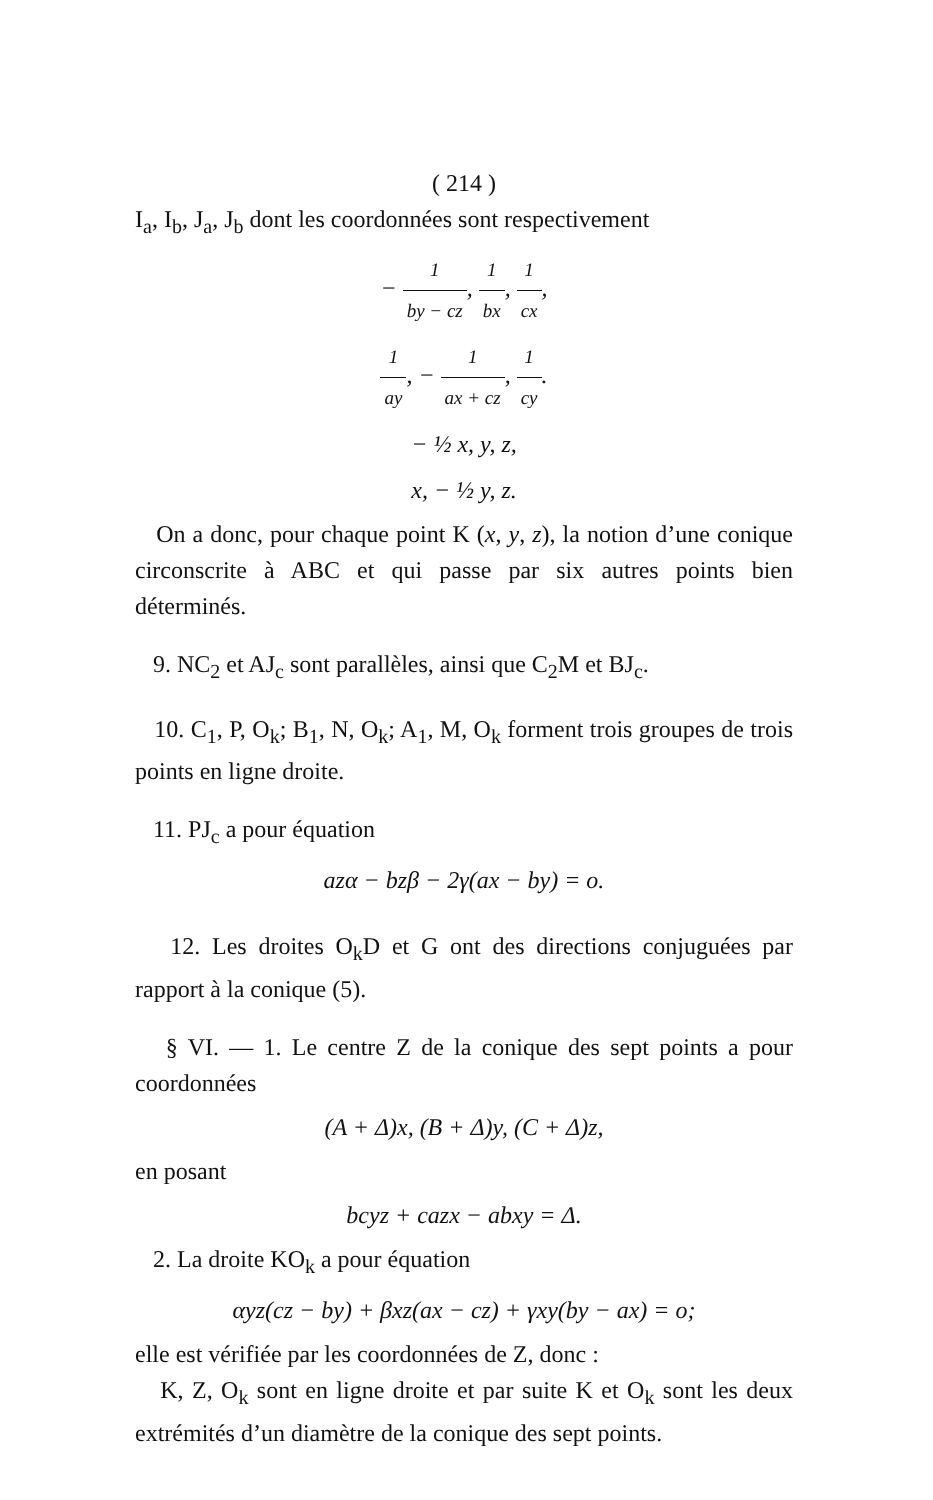( 214 )
I<sub>a</sub>, I<sub>b</sub>, J<sub>a</sub>, J<sub>b</sub> dont les coordonnées sont respectivement
− 1 by − cz, 1 bx, 1 cx,
1 ay, − 1 ax + cz, 1 cy.
− ½ x, y, z,
x, − ½ y, z.
On a donc, pour chaque point K (x, y, z), la notion d’une conique circonscrite à ABC et qui passe par six autres points bien déterminés.
9. NC<sub>2</sub> et AJ<sub>c</sub> sont parallèles, ainsi que C<sub>2</sub>M et BJ<sub>c</sub>.
10. C<sub>1</sub>, P, O<sub>k</sub>; B<sub>1</sub>, N, O<sub>k</sub>; A<sub>1</sub>, M, O<sub>k</sub> forment trois groupes de trois points en ligne droite.
11. PJ<sub>c</sub> a pour équation
azα − bzβ − 2γ(ax − by) = o.
12. Les droites O<sub>k</sub>D et G ont des directions conjuguées par rapport à la conique (5).
§ VI. — 1. Le centre Z de la conique des sept points a pour coordonnées
(A + Δ)x, (B + Δ)y, (C + Δ)z,
en posant
bcyz + cazx − abxy = Δ.
2. La droite KO<sub>k</sub> a pour équation
αyz(cz − by) + βxz(ax − cz) + γxy(by − ax) = o;
elle est vérifiée par les coordonnées de Z, donc :
K, Z, O<sub>k</sub> sont en ligne droite et par suite K et O<sub>k</sub> sont les deux extrémités d’un diamètre de la conique des sept points.